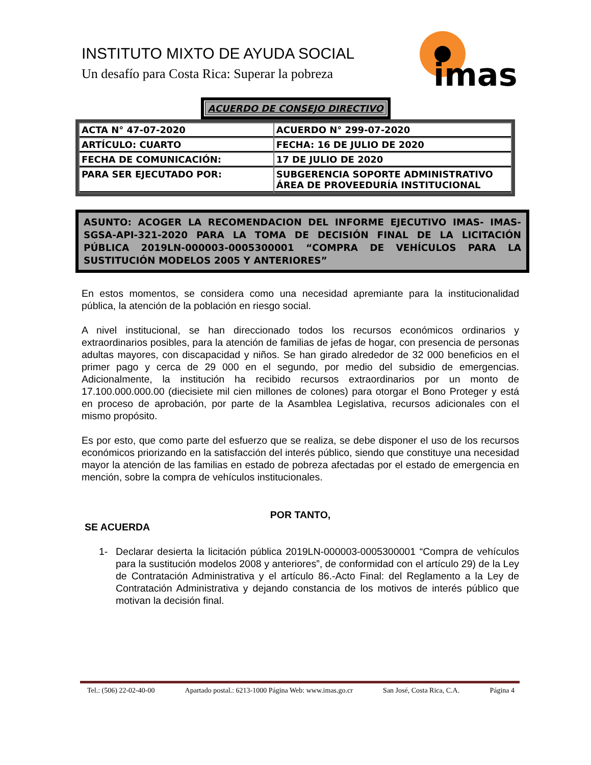INSTITUTO MIXTO DE AYUDA SOCIAL
Un desafío para Costa Rica: Superar la pobreza
imas
ACUERDO DE CONSEJO DIRECTIVO
| ACTA N° 47-07-2020 | ACUERDO N° 299-07-2020 |
| ARTÍCULO: CUARTO | FECHA: 16 DE JULIO DE 2020 |
| FECHA DE COMUNICACIÓN: | 17 DE JULIO DE 2020 |
| PARA SER EJECUTADO POR: | SUBGERENCIA SOPORTE ADMINISTRATIVO ÁREA DE PROVEEDURÍA INSTITUCIONAL |
ASUNTO: ACOGER LA RECOMENDACION DEL INFORME EJECUTIVO IMAS- IMAS-SGSA-API-321-2020 PARA LA TOMA DE DECISIÓN FINAL DE LA LICITACIÓN PÚBLICA 2019LN-000003-0005300001 “COMPRA DE VEHÍCULOS PARA LA SUSTITUCIÓN MODELOS 2005 Y ANTERIORES”
En estos momentos, se considera como una necesidad apremiante para la institucionalidad pública, la atención de la población en riesgo social.
A nivel institucional, se han direccionado todos los recursos económicos ordinarios y extraordinarios posibles, para la atención de familias de jefas de hogar, con presencia de personas adultas mayores, con discapacidad y niños. Se han girado alrededor de 32 000 beneficios en el primer pago y cerca de 29 000 en el segundo, por medio del subsidio de emergencias. Adicionalmente, la institución ha recibido recursos extraordinarios por un monto de 17.100.000.000.00 (diecisiete mil cien millones de colones) para otorgar el Bono Proteger y está en proceso de aprobación, por parte de la Asamblea Legislativa, recursos adicionales con el mismo propósito.
Es por esto, que como parte del esfuerzo que se realiza, se debe disponer el uso de los recursos económicos priorizando en la satisfacción del interés público, siendo que constituye una necesidad mayor la atención de las familias en estado de pobreza afectadas por el estado de emergencia en mención, sobre la compra de vehículos institucionales.
POR TANTO,
SE ACUERDA
1- Declarar desierta la licitación pública 2019LN-000003-0005300001 “Compra de vehículos para la sustitución modelos 2008 y anteriores”, de conformidad con el artículo 29) de la Ley de Contratación Administrativa y el artículo 86.-Acto Final: del Reglamento a la Ley de Contratación Administrativa y dejando constancia de los motivos de interés público que motivan la decisión final.
Tel.: (506) 22-02-40-00 Apartado postal.: 6213-1000 Página Web: www.imas.go.cr San José, Costa Rica, C.A. Página 4